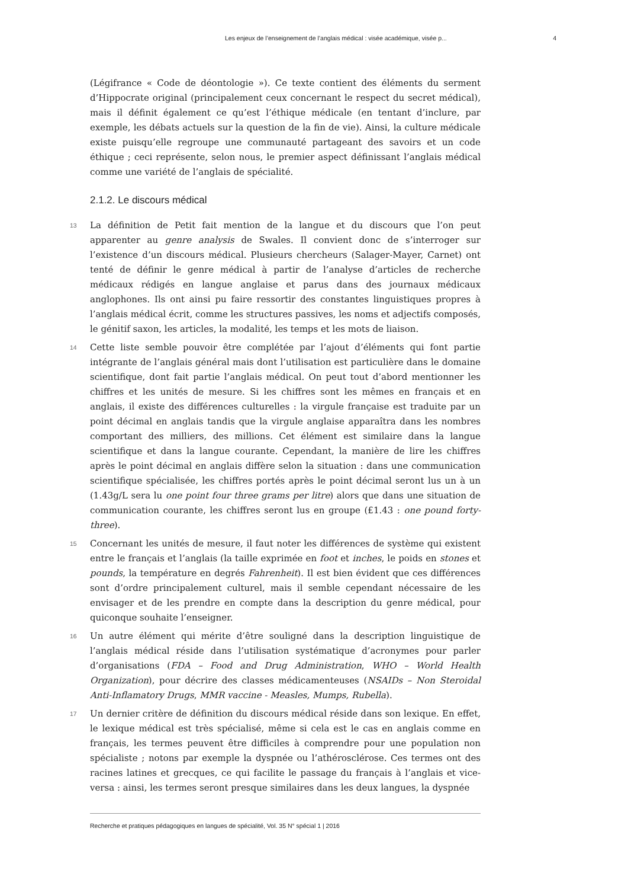Les enjeux de l’enseignement de l’anglais médical : visée académique, visée p... 4
(Légifrance « Code de déontologie »). Ce texte contient des éléments du serment d’Hippocrate original (principalement ceux concernant le respect du secret médical), mais il définit également ce qu’est l’éthique médicale (en tentant d’inclure, par exemple, les débats actuels sur la question de la fin de vie). Ainsi, la culture médicale existe puisqu’elle regroupe une communauté partageant des savoirs et un code éthique ; ceci représente, selon nous, le premier aspect définissant l’anglais médical comme une variété de l’anglais de spécialité.
2.1.2. Le discours médical
13 La définition de Petit fait mention de la langue et du discours que l’on peut apparenter au genre analysis de Swales. Il convient donc de s’interroger sur l’existence d’un discours médical. Plusieurs chercheurs (Salager-Mayer, Carnet) ont tenté de définir le genre médical à partir de l’analyse d’articles de recherche médicaux rédigés en langue anglaise et parus dans des journaux médicaux anglophones. Ils ont ainsi pu faire ressortir des constantes linguistiques propres à l’anglais médical écrit, comme les structures passives, les noms et adjectifs composés, le génitif saxon, les articles, la modalité, les temps et les mots de liaison.
14 Cette liste semble pouvoir être complétée par l’ajout d’éléments qui font partie intégrante de l’anglais général mais dont l’utilisation est particulière dans le domaine scientifique, dont fait partie l’anglais médical. On peut tout d’abord mentionner les chiffres et les unités de mesure. Si les chiffres sont les mêmes en français et en anglais, il existe des différences culturelles : la virgule française est traduite par un point décimal en anglais tandis que la virgule anglaise apparaîtra dans les nombres comportant des milliers, des millions. Cet élément est similaire dans la langue scientifique et dans la langue courante. Cependant, la manière de lire les chiffres après le point décimal en anglais diffère selon la situation : dans une communication scientifique spécialisée, les chiffres portés après le point décimal seront lus un à un (1.43g/L sera lu one point four three grams per litre) alors que dans une situation de communication courante, les chiffres seront lus en groupe (£1.43 : one pound forty-three).
15 Concernant les unités de mesure, il faut noter les différences de système qui existent entre le français et l’anglais (la taille exprimée en foot et inches, le poids en stones et pounds, la température en degrés Fahrenheit). Il est bien évident que ces différences sont d’ordre principalement culturel, mais il semble cependant nécessaire de les envisager et de les prendre en compte dans la description du genre médical, pour quiconque souhaite l’enseigner.
16 Un autre élément qui mérite d’être souligné dans la description linguistique de l’anglais médical réside dans l’utilisation systématique d’acronymes pour parler d’organisations (FDA – Food and Drug Administration, WHO – World Health Organization), pour décrire des classes médicamenteuses (NSAIDs – Non Steroidal Anti-Inflamatory Drugs, MMR vaccine - Measles, Mumps, Rubella).
17 Un dernier critère de définition du discours médical réside dans son lexique. En effet, le lexique médical est très spécialisé, même si cela est le cas en anglais comme en français, les termes peuvent être difficiles à comprendre pour une population non spécialiste ; notons par exemple la dyspnée ou l’athérosclérose. Ces termes ont des racines latines et grecques, ce qui facilite le passage du français à l’anglais et vice-versa : ainsi, les termes seront presque similaires dans les deux langues, la dyspnée
Recherche et pratiques pédagogiques en langues de spécialité, Vol. 35 N° spécial 1 | 2016